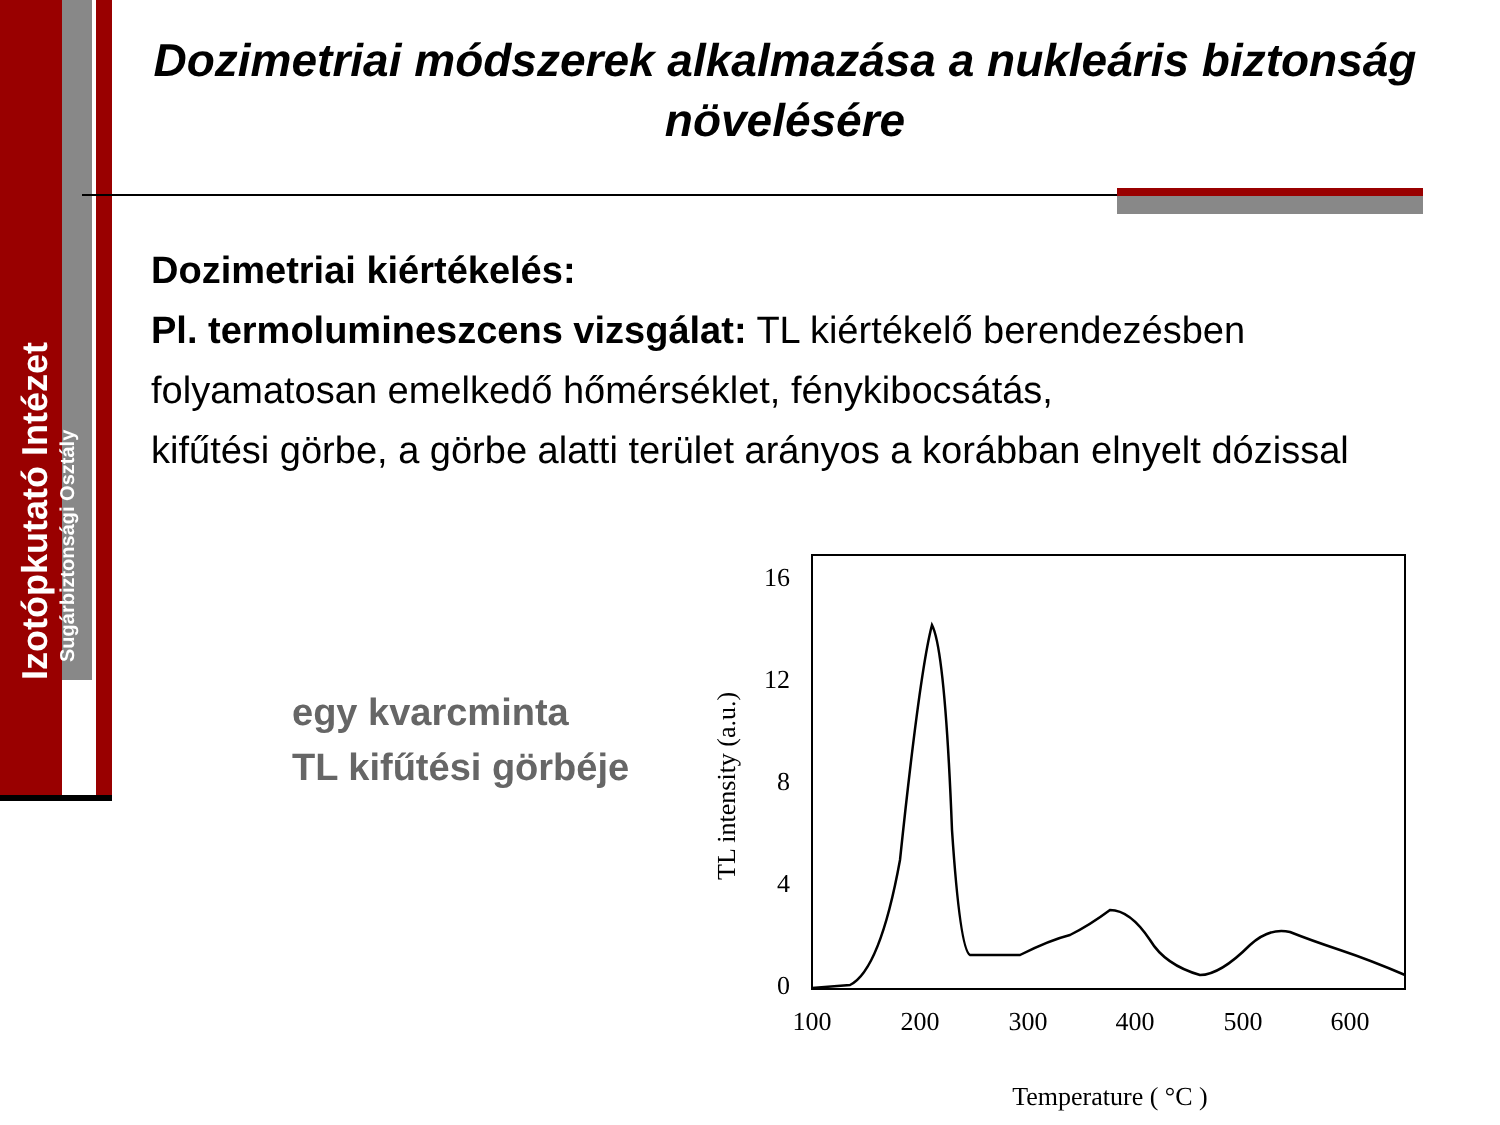Izotópkutató Intézet
Sugárbiztonsági Osztály
Dozimetriai módszerek alkalmazása a nukleáris biztonság növelésére
Dozimetriai kiértékelés:
Pl. termolumineszcens vizsgálat: TL kiértékelő berendezésben folyamatosan emelkedő hőmérséklet, fénykibocsátás,
kifűtési görbe, a görbe alatti terület arányos a korábban elnyelt dózissal
egy kvarcminta
TL kifűtési görbéje
16
12
8
4
0
100
200
300
400
500
600
Temperature ( °C )
TL intensity (a.u.)